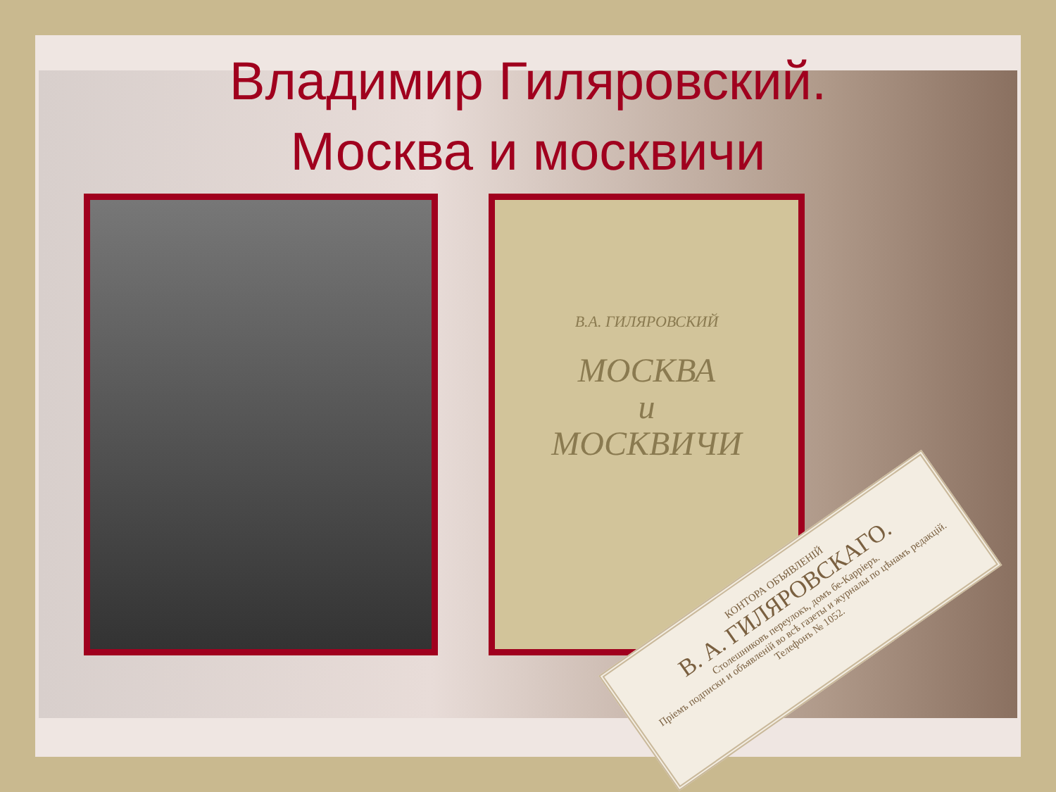Владимир Гиляровский.
Москва и москвичи
В.А. ГИЛЯРОВСКИЙ
МОСКВА
и
МОСКВИЧИ
КОНТОРА ОБЪЯВЛЕНІЙ
В. А. ГИЛЯРОВСКАГО.
Столешниковъ переулокъ, домъ бе-Каррiеръ.
Пріемъ подписки и объявленій во всѣ газеты и журналы по цѣнамъ редакцій.
Телефонъ № 1052.